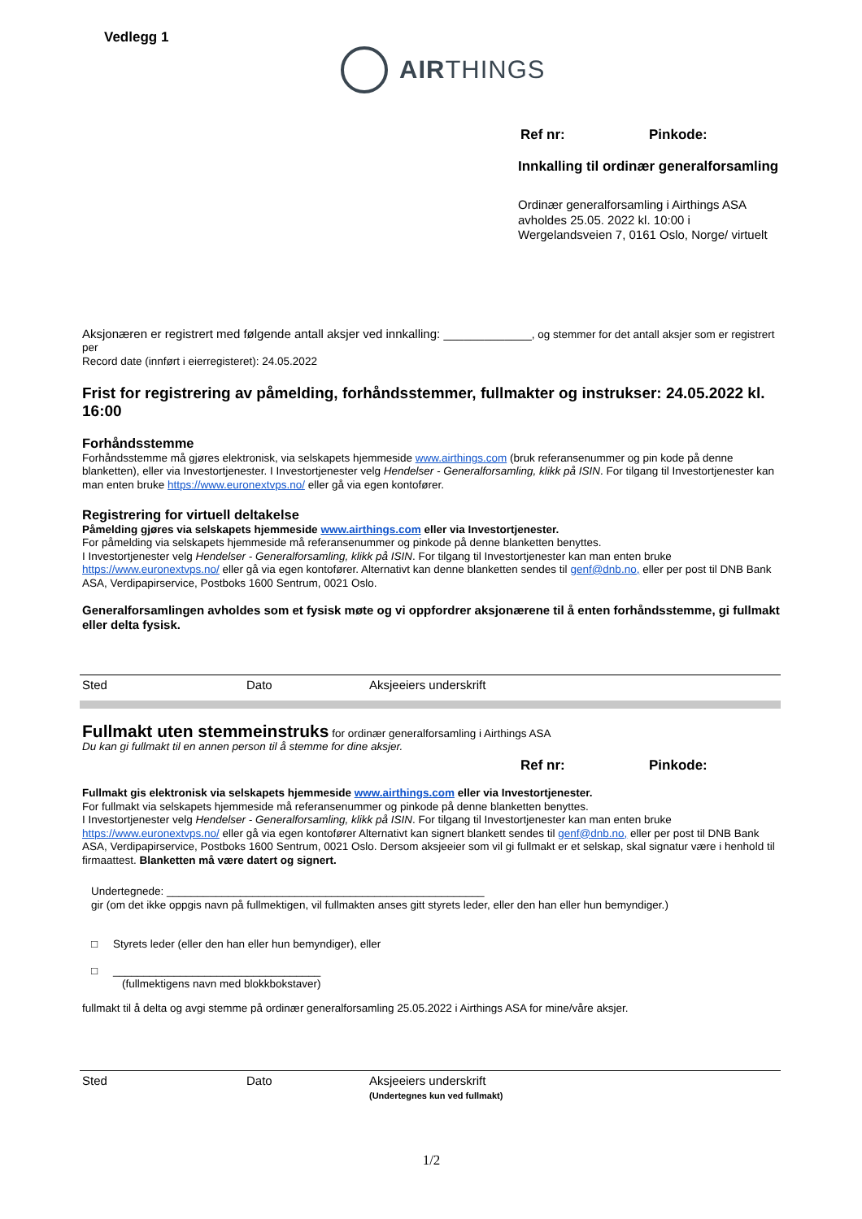Vedlegg 1
AIRTHINGS
Ref nr: Pinkode:
Innkalling til ordinær generalforsamling
Ordinær generalforsamling i Airthings ASA
avholdes 25.05. 2022 kl. 10:00 i
Wergelandsveien 7, 0161 Oslo, Norge/ virtuelt
Aksjonæren er registrert med følgende antall aksjer ved innkalling: _____________, og stemmer for det antall aksjer som er registrert per
Record date (innført i eierregisteret): 24.05.2022
Frist for registrering av påmelding, forhåndsstemmer, fullmakter og instrukser: 24.05.2022 kl. 16:00
Forhåndsstemme
Forhåndsstemme må gjøres elektronisk, via selskapets hjemmeside www.airthings.com (bruk referansenummer og pin kode på denne blanketten), eller via Investortjenester. I Investortjenester velg Hendelser - Generalforsamling, klikk på ISIN. For tilgang til Investortjenester kan man enten bruke https://www.euronextvps.no/ eller gå via egen kontofører.
Registrering for virtuell deltakelse
Påmelding gjøres via selskapets hjemmeside www.airthings.com eller via Investortjenester.
For påmelding via selskapets hjemmeside må referansenummer og pinkode på denne blanketten benyttes.
I Investortjenester velg Hendelser - Generalforsamling, klikk på ISIN. For tilgang til Investortjenester kan man enten bruke https://www.euronextvps.no/ eller gå via egen kontofører. Alternativt kan denne blanketten sendes til genf@dnb.no, eller per post til DNB Bank ASA, Verdipapirservice, Postboks 1600 Sentrum, 0021 Oslo.
Generalforsamlingen avholdes som et fysisk møte og vi oppfordrer aksjonærene til å enten forhåndsstemme, gi fullmakt eller delta fysisk.
Sted Dato Aksjeeiers underskrift
Fullmakt uten stemmeinstruks for ordinær generalforsamling i Airthings ASA
Du kan gi fullmakt til en annen person til å stemme for dine aksjer.
Ref nr: Pinkode:
Fullmakt gis elektronisk via selskapets hjemmeside www.airthings.com eller via Investortjenester.
For fullmakt via selskapets hjemmeside må referansenummer og pinkode på denne blanketten benyttes.
I Investortjenester velg Hendelser - Generalforsamling, klikk på ISIN. For tilgang til Investortjenester kan man enten bruke https://www.euronextvps.no/ eller gå via egen kontofører Alternativt kan signert blankett sendes til genf@dnb.no, eller per post til DNB Bank ASA, Verdipapirservice, Postboks 1600 Sentrum, 0021 Oslo. Dersom aksjeeier som vil gi fullmakt er et selskap, skal signatur være i henhold til firmaattest. Blanketten må være datert og signert.
Undertegnede: ____________________________________________________
gir (om det ikke oppgis navn på fullmektigen, vil fullmakten anses gitt styrets leder, eller den han eller hun bemyndiger.)
□ Styrets leder (eller den han eller hun bemyndiger), eller
□ __________________________________
(fullmektigens navn med blokkbokstaver)
fullmakt til å delta og avgi stemme på ordinær generalforsamling 25.05.2022 i Airthings ASA for mine/våre aksjer.
Sted Dato Aksjeeiers underskrift
(Undertegnes kun ved fullmakt)
1/2